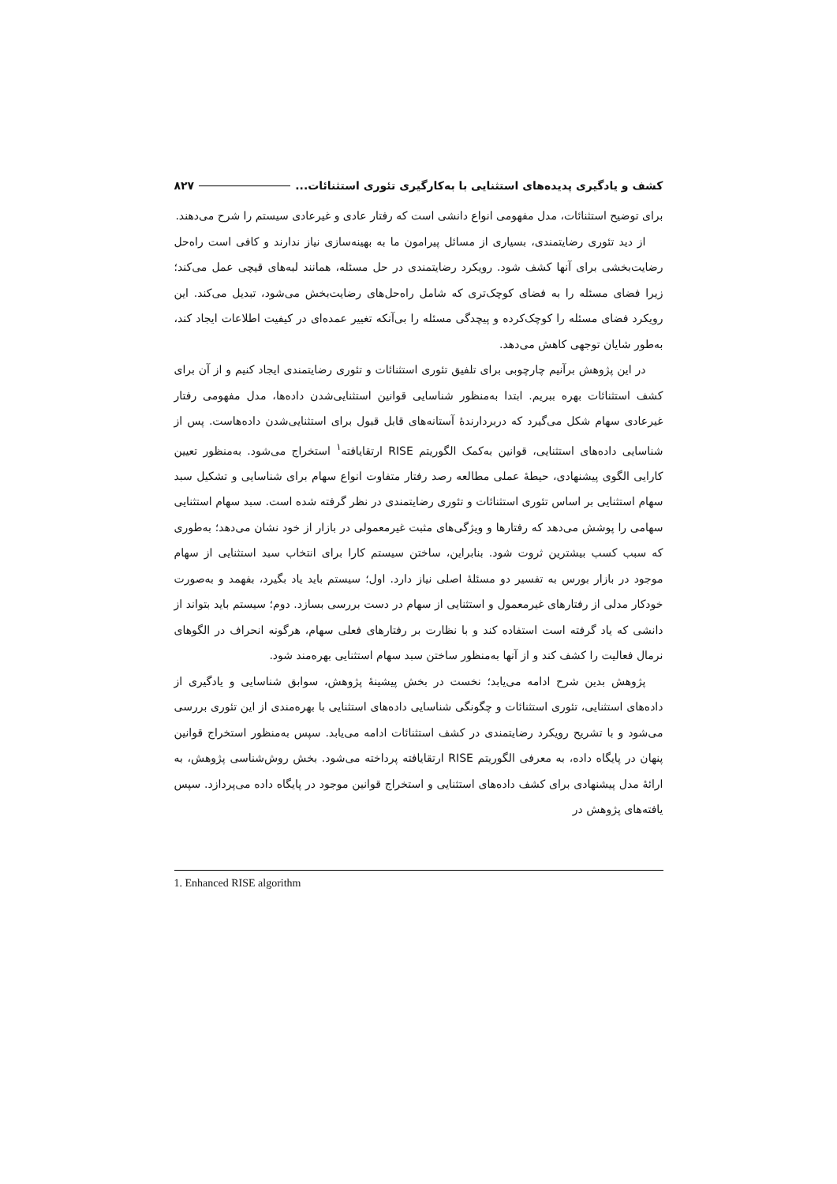کشف و یادگیری پدیده‌های استثنایی با به‌کارگیری تئوری استثنائات... ۸۲۷
برای توضیح استثنائات، مدل مفهومی انواع دانشی است که رفتار عادی و غیرعادی سیستم را شرح می‌دهند.
از دید تئوری رضایتمندی، بسیاری از مسائل پیرامون ما به بهینه‌سازی نیاز ندارند و کافی است راه‌حل رضایت‌بخشی برای آنها کشف شود. رویکرد رضایتمندی در حل مسئله، همانند لبه‌های قیچی عمل می‌کند؛ زیرا فضای مسئله را به فضای کوچک‌تری که شامل راه‌حل‌های رضایت‌بخش می‌شود، تبدیل می‌کند. این رویکرد فضای مسئله را کوچک‌کرده و پیچدگی مسئله را بی‌آنکه تغییر عمده‌ای در کیفیت اطلاعات ایجاد کند، به‌طور شایان توجهی کاهش می‌دهد.
در این پژوهش برآنیم چارچوبی برای تلفیق تئوری استثنائات و تئوری رضایتمندی ایجاد کنیم و از آن برای کشف استثنائات بهره ببریم. ابتدا به‌منظور شناسایی قوانین استثنایی‌شدن داده‌ها، مدل مفهومی رفتار غیرعادی سهام شکل می‌گیرد که دربردارندۀ آستانه‌های قابل قبول برای استثنایی‌شدن داده‌هاست. پس از شناسایی داده‌های استثنایی، قوانین به‌کمک الگوریتم RISE ارتقایافته<sup>۱</sup> استخراج می‌شود. به‌منظور تعیین کارایی الگوی پیشنهادی، حیطۀ عملی مطالعه رصد رفتار متفاوت انواع سهام برای شناسایی و تشکیل سبد سهام استثنایی بر اساس تئوری استثنائات و تئوری رضایتمندی در نظر گرفته شده است. سبد سهام استثنایی سهامی را پوشش می‌دهد که رفتارها و ویژگی‌های مثبت غیرمعمولی در بازار از خود نشان می‌دهد؛ به‌طوری که سبب کسب بیشترین ثروت شود. بنابراین، ساختن سیستم کارا برای انتخاب سبد استثنایی از سهام موجود در بازار بورس به تفسیر دو مسئلۀ اصلی نیاز دارد. اول؛ سیستم باید یاد بگیرد، بفهمد و به‌صورت خودکار مدلی از رفتارهای غیرمعمول و استثنایی از سهام در دست بررسی بسازد. دوم؛ سیستم باید بتواند از دانشی که یاد گرفته است استفاده کند و با نظارت بر رفتارهای فعلی سهام، هرگونه انحراف در الگوهای نرمال فعالیت را کشف کند و از آنها به‌منظور ساختن سبد سهام استثنایی بهره‌مند شود.
پژوهش بدین شرح ادامه می‌یابد؛ نخست در بخش پیشینۀ پژوهش، سوابق شناسایی و یادگیری از داده‌های استثنایی، تئوری استثنائات و چگونگی شناسایی داده‌های استثنایی با بهره‌مندی از این تئوری بررسی می‌شود و با تشریح رویکرد رضایتمندی در کشف استثنائات ادامه می‌یابد. سپس به‌منظور استخراج قوانین پنهان در پایگاه داده، به معرفی الگوریتم RISE ارتقایافته پرداخته می‌شود. بخش روش‌شناسی پژوهش، به ارائۀ مدل پیشنهادی برای کشف داده‌های استثنایی و استخراج قوانین موجود در پایگاه داده می‌پردازد. سپس یافته‌های پژوهش در
1. Enhanced RISE algorithm